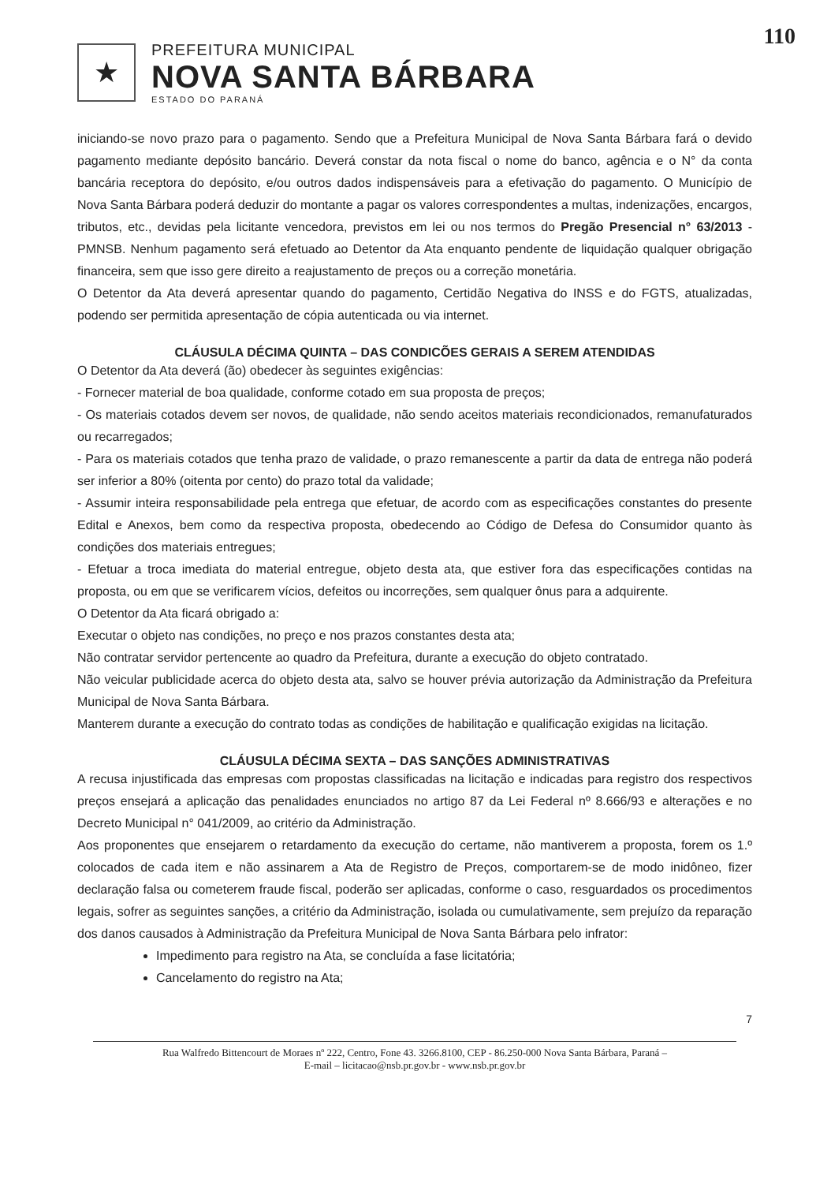110
★
PREFEITURA MUNICIPAL
NOVA SANTA BÁRBARA
ESTADO DO PARANÁ
iniciando-se novo prazo para o pagamento. Sendo que a Prefeitura Municipal de Nova Santa Bárbara fará o devido pagamento mediante depósito bancário. Deverá constar da nota fiscal o nome do banco, agência e o N° da conta bancária receptora do depósito, e/ou outros dados indispensáveis para a efetivação do pagamento. O Município de Nova Santa Bárbara poderá deduzir do montante a pagar os valores correspondentes a multas, indenizações, encargos, tributos, etc., devidas pela licitante vencedora, previstos em lei ou nos termos do Pregão Presencial n° 63/2013 - PMNSB. Nenhum pagamento será efetuado ao Detentor da Ata enquanto pendente de liquidação qualquer obrigação financeira, sem que isso gere direito a reajustamento de preços ou a correção monetária.
O Detentor da Ata deverá apresentar quando do pagamento, Certidão Negativa do INSS e do FGTS, atualizadas, podendo ser permitida apresentação de cópia autenticada ou via internet.
CLÁUSULA DÉCIMA QUINTA – DAS CONDICÕES GERAIS A SEREM ATENDIDAS
O Detentor da Ata deverá (ão) obedecer às seguintes exigências:
- Fornecer material de boa qualidade, conforme cotado em sua proposta de preços;
- Os materiais cotados devem ser novos, de qualidade, não sendo aceitos materiais recondicionados, remanufaturados ou recarregados;
- Para os materiais cotados que tenha prazo de validade, o prazo remanescente a partir da data de entrega não poderá ser inferior a 80% (oitenta por cento) do prazo total da validade;
- Assumir inteira responsabilidade pela entrega que efetuar, de acordo com as especificações constantes do presente Edital e Anexos, bem como da respectiva proposta, obedecendo ao Código de Defesa do Consumidor quanto às condições dos materiais entregues;
- Efetuar a troca imediata do material entregue, objeto desta ata, que estiver fora das especificações contidas na proposta, ou em que se verificarem vícios, defeitos ou incorreções, sem qualquer ônus para a adquirente.
O Detentor da Ata ficará obrigado a:
Executar o objeto nas condições, no preço e nos prazos constantes desta ata;
Não contratar servidor pertencente ao quadro da Prefeitura, durante a execução do objeto contratado.
Não veicular publicidade acerca do objeto desta ata, salvo se houver prévia autorização da Administração da Prefeitura Municipal de Nova Santa Bárbara.
Manterem durante a execução do contrato todas as condições de habilitação e qualificação exigidas na licitação.
CLÁUSULA DÉCIMA SEXTA – DAS SANÇÕES ADMINISTRATIVAS
A recusa injustificada das empresas com propostas classificadas na licitação e indicadas para registro dos respectivos preços ensejará a aplicação das penalidades enunciados no artigo 87 da Lei Federal nº 8.666/93 e alterações e no Decreto Municipal n° 041/2009, ao critério da Administração.
Aos proponentes que ensejarem o retardamento da execução do certame, não mantiverem a proposta, forem os 1.º colocados de cada item e não assinarem a Ata de Registro de Preços, comportarem-se de modo inidôneo, fizer declaração falsa ou cometerem fraude fiscal, poderão ser aplicadas, conforme o caso, resguardados os procedimentos legais, sofrer as seguintes sanções, a critério da Administração, isolada ou cumulativamente, sem prejuízo da reparação dos danos causados à Administração da Prefeitura Municipal de Nova Santa Bárbara pelo infrator:
Impedimento para registro na Ata, se concluída a fase licitatória;
Cancelamento do registro na Ata;
7
Rua Walfredo Bittencourt de Moraes nº 222, Centro, Fone 43. 3266.8100, CEP - 86.250-000 Nova Santa Bárbara, Paraná –
E-mail – licitacao@nsb.pr.gov.br - www.nsb.pr.gov.br